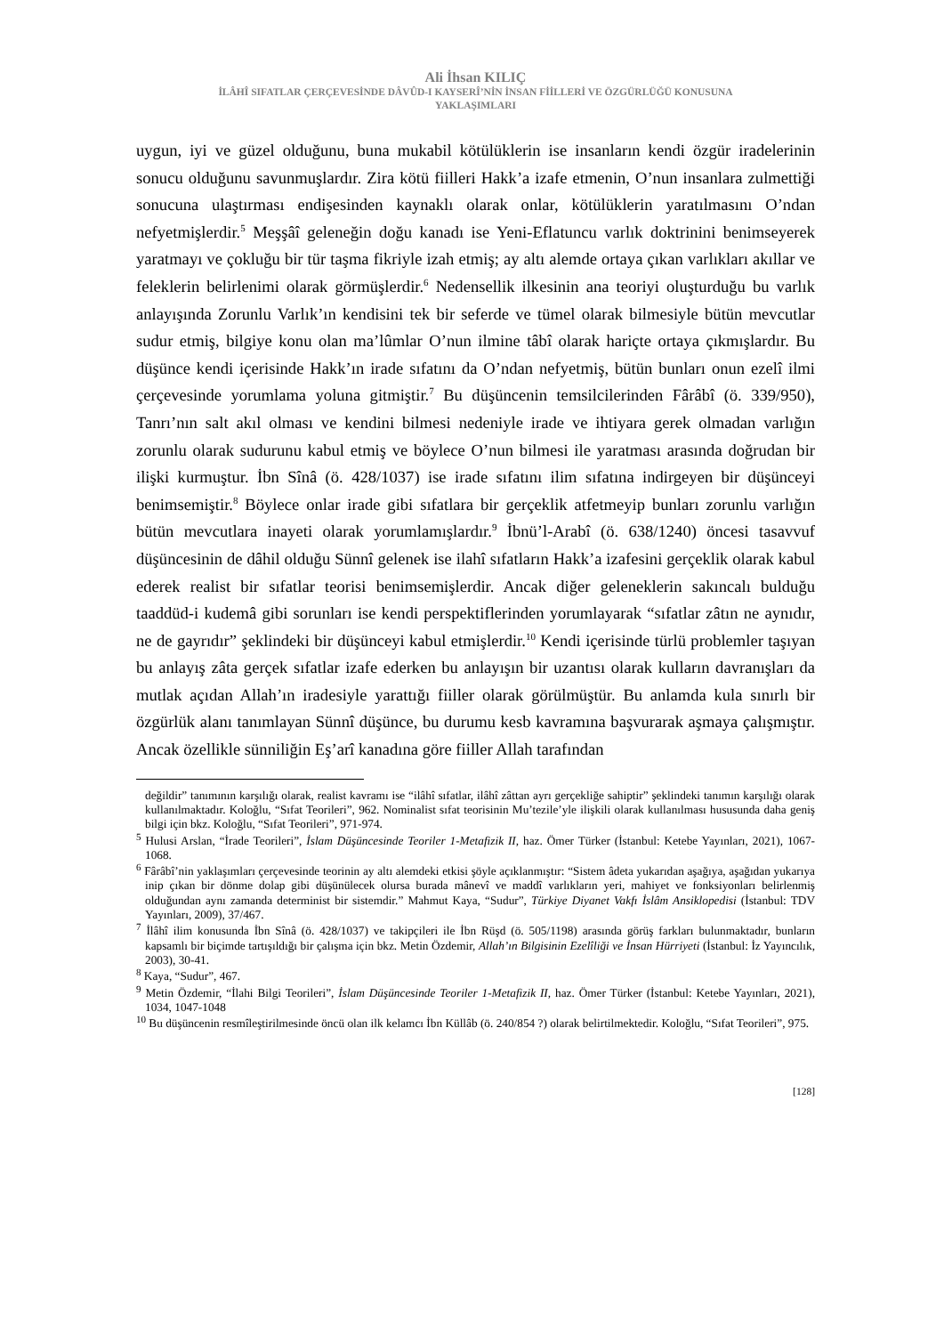Ali İhsan KILIÇ
İLÂHÎ SIFATLAR ÇERÇEVESİNDE DÂVÛD-I KAYSERÎ’NİN İNSAN FİİLLERİ VE ÖZGÜRLÜĞÜ KONUSUNA
YAKLAŞIMLARI
uygun, iyi ve güzel olduğunu, buna mukabil kötülüklerin ise insanların kendi özgür iradelerinin sonucu olduğunu savunmuşlardır. Zira kötü fiilleri Hakk’a izafe etmenin, O’nun insanlara zulmettiği sonucuna ulaştırması endişesinden kaynaklı olarak onlar, kötülüklerin yaratılmasını O’ndan nefyetmişlerdir.<sup>5</sup> Meşşâî geleneğin doğu kanadı ise Yeni-Eflatuncu varlık doktrinini benimseyerek yaratmayı ve çokluğu bir tür taşma fikriyle izah etmiş; ay altı alemde ortaya çıkan varlıkları akıllar ve feleklerin belirlenimi olarak görmüşlerdir.<sup>6</sup> Nedensellik ilkesinin ana teoriyi oluşturduğu bu varlık anlayışında Zorunlu Varlık’ın kendisini tek bir seferde ve tümel olarak bilmesiyle bütün mevcutlar sudur etmiş, bilgiye konu olan ma’lûmlar O’nun ilmine tâbî olarak hariçte ortaya çıkmışlardır. Bu düşünce kendi içerisinde Hakk’ın irade sıfatını da O’ndan nefyetmiş, bütün bunları onun ezelî ilmi çerçevesinde yorumlama yoluna gitmiştir.<sup>7</sup> Bu düşüncenin temsilcilerinden Fârâbî (ö. 339/950), Tanrı’nın salt akıl olması ve kendini bilmesi nedeniyle irade ve ihtiyara gerek olmadan varlığın zorunlu olarak sudurunu kabul etmiş ve böylece O’nun bilmesi ile yaratması arasında doğrudan bir ilişki kurmuştur. İbn Sînâ (ö. 428/1037) ise irade sıfatını ilim sıfatına indirgeyen bir düşünceyi benimsemiştir.<sup>8</sup> Böylece onlar irade gibi sıfatlara bir gerçeklik atfetmeyip bunları zorunlu varlığın bütün mevcutlara inayeti olarak yorumlamışlardır.<sup>9</sup> İbnü’l-Arabî (ö. 638/1240) öncesi tasavvuf düşüncesinin de dâhil olduğu Sünnî gelenek ise ilahî sıfatların Hakk’a izafesini gerçeklik olarak kabul ederek realist bir sıfatlar teorisi benimsemişlerdir. Ancak diğer geleneklerin sakıncalı bulduğu taaddüd-i kudemâ gibi sorunları ise kendi perspektiflerinden yorumlayarak “sıfatlar zâtın ne aynıdır, ne de gayrıdır” şeklindeki bir düşünceyi kabul etmişlerdir.<sup>10</sup> Kendi içerisinde türlü problemler taşıyan bu anlayış zâta gerçek sıfatlar izafe ederken bu anlayışın bir uzantısı olarak kulların davranışları da mutlak açıdan Allah’ın iradesiyle yarattığı fiiller olarak görülmüştür. Bu anlamda kula sınırlı bir özgürlük alanı tanımlayan Sünnî düşünce, bu durumu kesb kavramına başvurarak aşmaya çalışmıştır. Ancak özellikle sünniliğin Eş’arî kanadına göre fiiller Allah tarafından
değildir” tanımının karşılığı olarak, realist kavramı ise “ilâhî sıfatlar, ilâhî zâttan ayrı gerçekliğe sahiptir” şeklindeki tanımın karşılığı olarak kullanılmaktadır. Koloğlu, “Sıfat Teorileri”, 962. Nominalist sıfat teorisinin Mu’tezile’yle ilişkili olarak kullanılması hususunda daha geniş bilgi için bkz. Koloğlu, “Sıfat Teorileri”, 971-974.
<sup>5</sup> Hulusi Arslan, “İrade Teorileri”, İslam Düşüncesinde Teoriler 1-Metafizik II, haz. Ömer Türker (İstanbul: Ketebe Yayınları, 2021), 1067-1068.
<sup>6</sup> Fârâbî’nin yaklaşımları çerçevesinde teorinin ay altı alemdeki etkisi şöyle açıklanmıştır: “Sistem âdeta yukarıdan aşağıya, aşağıdan yukarıya inip çıkan bir dönme dolap gibi düşünülecek olursa burada mânevî ve maddî varlıkların yeri, mahiyet ve fonksiyonları belirlenmiş olduğundan aynı zamanda determinist bir sistemdir.” Mahmut Kaya, “Sudur”, Türkiye Diyanet Vakfı İslâm Ansiklopedisi (İstanbul: TDV Yayınları, 2009), 37/467.
<sup>7</sup> İlâhî ilim konusunda İbn Sînâ (ö. 428/1037) ve takipçileri ile İbn Rüşd (ö. 505/1198) arasında görüş farkları bulunmaktadır, bunların kapsamlı bir biçimde tartışıldığı bir çalışma için bkz. Metin Özdemir, Allah’ın Bilgisinin Ezelîliği ve İnsan Hürriyeti (İstanbul: İz Yayıncılık, 2003), 30-41.
<sup>8</sup> Kaya, “Sudur”, 467.
<sup>9</sup> Metin Özdemir, “İlahi Bilgi Teorileri”, İslam Düşüncesinde Teoriler 1-Metafizik II, haz. Ömer Türker (İstanbul: Ketebe Yayınları, 2021), 1034, 1047-1048
<sup>10</sup> Bu düşüncenin resmîleştirilmesinde öncü olan ilk kelamcı İbn Küllâb (ö. 240/854 ?) olarak belirtilmektedir. Koloğlu, “Sıfat Teorileri”, 975.
[128]